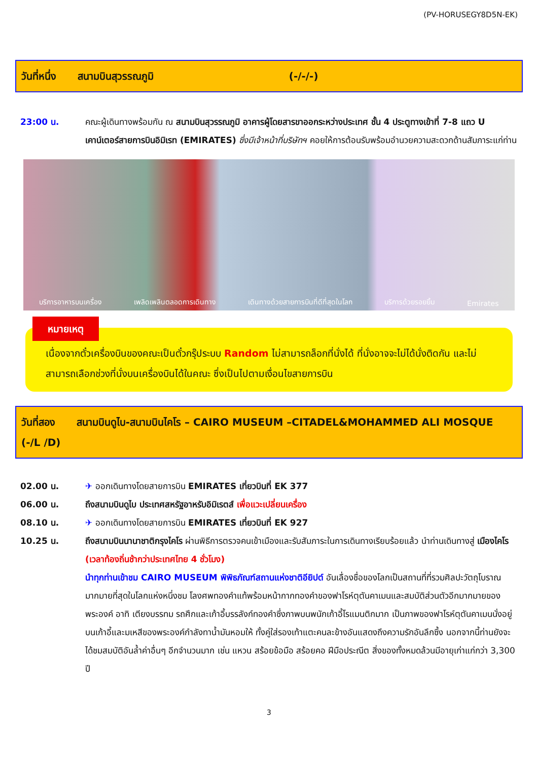(PV-HORUSEGY8D5N-EK)
วันที่หนึ่ง สนามบินสุวรรณภูมิ (-/-/-)
23:00 น. คณะผู้เดินทางพร้อมกัน ณ สนามบินสุวรรณภูมิ อาคารผู้โดยสารขาออกระหว่างประเทศ ชั้น 4 ประตูทางเข้าที่ 7-8 แถว U เคาน์เตอร์สายการบินอิมิเรท (EMIRATES) ซึ่งมีเจ้าหน้าที่บริษัทฯ คอยให้การต้อนรับพร้อมอำนวยความสะดวกด้านสัมภาระแก่ท่าน
บริการอาหารบนเครื่อง เพลิดเพลินตลอดการเดินทาง เดินทางด้วยสายการบินที่ดีที่สุดในโลก บริการด้วยรอยยิ้ม Emirates
หมายเหตุ
เนื่องจากตั๋วเครื่องบินของคณะเป็นตั๋วกรุ๊ประบบ Random ไม่สามารถล็อกที่นั่งได้ ที่นั่งอาจจะไม่ได้นั่งติดกัน และไม่สามารถเลือกช่วงที่นั่งบนเครื่องบินได้ในคณะ ซึ่งเป็นไปตามเงื่อนไขสายการบิน
วันที่สอง สนามบินดูไบ-สนามบินไคโร – CAIRO MUSEUM –CITADEL&MOHAMMED ALI MOSQUE
(-/L /D)
02.00 น. ✈ ออกเดินทางโดยสายการบิน EMIRATES เที่ยวบินที่ EK 377
06.00 น. ถึงสนามบินดูไบ ประเทศสหรัฐอาหรับอิมิเรตส์ เพื่อแวะเปลี่ยนเครื่อง
08.10 น. ✈ ออกเดินทางโดยสายการบิน EMIRATES เที่ยวบินที่ EK 927
10.25 น. ถึงสนามบินนานาชาติกรุงไคโร ผ่านพิธีการตรวจคนเข้าเมืองและรับสัมภาระในการเดินทางเรียบร้อยแล้ว นำท่านเดินทางสู่ เมืองไคโร (เวลาท้องถิ่นช้ากว่าประเทศไทย 4 ชั่วโมง)
นำทุกท่านเข้าชม CAIRO MUSEUM พิพิธภัณฑ์สถานแห่งชาติอียิปต์ อันเลื่องชื่อของโลกเป็นสถานที่ที่รวมศิลปะวัตถุโบราณมากมายที่สุดในโลกแห่งหนึ่งชม โลงศพทองคำแท้พร้อมหน้ากากทองคำของฟาโรห์ตุตันคาเมนและสมบัติส่วนตัวอีกมากมายของพระองค์ อาทิ เตียงบรรทม รถศึกและเก้าอี้บรรลังก์ทองคำซึ่งภาพบนพนักเก้าอี้โรแมนติกมาก เป็นภาพของฟาโรห์ตุตันคาเมนนั่งอยู่บนเก้าอี้และมเหสีของพระองค์กำลังทาน้ำมันหอมให้ ทั้งคู่ใส่รองเท้าแตะคนละข้างอันแสดงถึงความรักอันลึกซึ้ง นอกจากนี้ท่านยังจะได้ชมสมบัติอันล้ำค่าอื่นๆ อีกจำนวนมาก เช่น แหวน สร้อยข้อมือ สร้อยคอ ฝีมือประณีต สิ่งของทั้งหมดล้วนมีอายุเก่าแก่กว่า 3,300 ปี
3